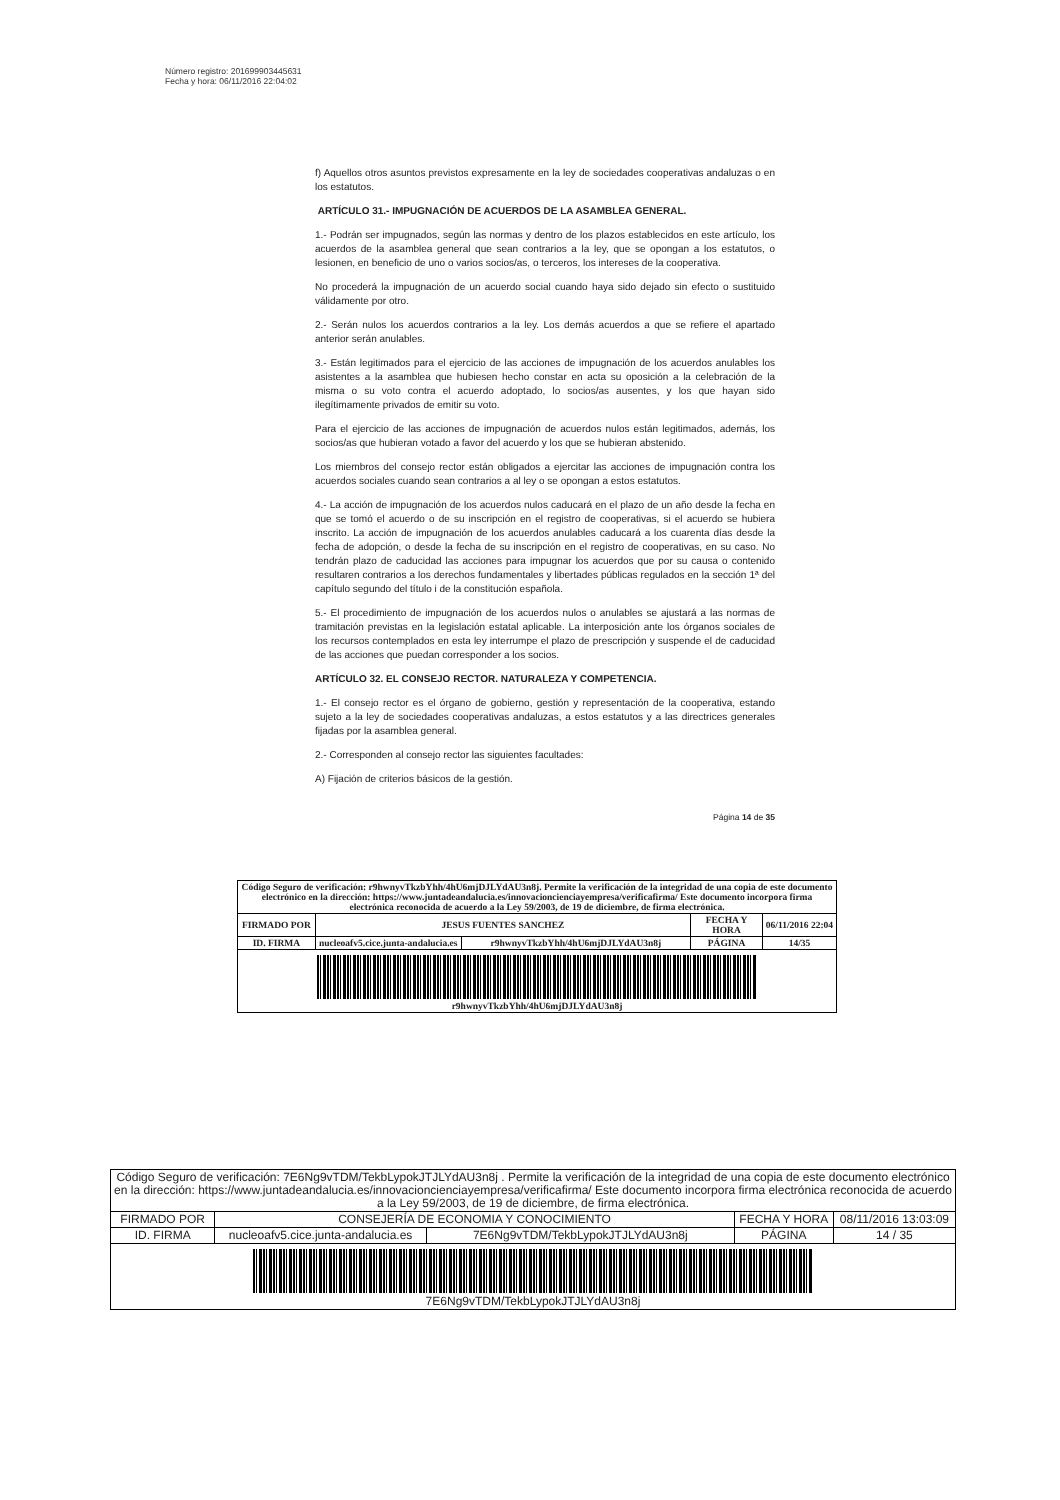Número registro: 201699903445631
Fecha y hora: 06/11/2016 22:04:02
f) Aquellos otros asuntos previstos expresamente en la ley de sociedades cooperativas andaluzas o en los estatutos.
ARTÍCULO 31.- IMPUGNACIÓN DE ACUERDOS DE LA ASAMBLEA GENERAL.
1.- Podrán ser impugnados, según las normas y dentro de los plazos establecidos en este artículo, los acuerdos de la asamblea general que sean contrarios a la ley, que se opongan a los estatutos, o lesionen, en beneficio de uno o varios socios/as, o terceros, los intereses de la cooperativa.
No procederá la impugnación de un acuerdo social cuando haya sido dejado sin efecto o sustituido válidamente por otro.
2.- Serán nulos los acuerdos contrarios a la ley. Los demás acuerdos a que se refiere el apartado anterior serán anulables.
3.- Están legitimados para el ejercicio de las acciones de impugnación de los acuerdos anulables los asistentes a la asamblea que hubiesen hecho constar en acta su oposición a la celebración de la misma o su voto contra el acuerdo adoptado, lo socios/as ausentes, y los que hayan sido ilegítimamente privados de emitir su voto.
Para el ejercicio de las acciones de impugnación de acuerdos nulos están legitimados, además, los socios/as que hubieran votado a favor del acuerdo y los que se hubieran abstenido.
Los miembros del consejo rector están obligados a ejercitar las acciones de impugnación contra los acuerdos sociales cuando sean contrarios a al ley o se opongan a estos estatutos.
4.- La acción de impugnación de los acuerdos nulos caducará en el plazo de un año desde la fecha en que se tomó el acuerdo o de su inscripción en el registro de cooperativas, si el acuerdo se hubiera inscrito. La acción de impugnación de los acuerdos anulables caducará a los cuarenta días desde la fecha de adopción, o desde la fecha de su inscripción en el registro de cooperativas, en su caso. No tendrán plazo de caducidad las acciones para impugnar los acuerdos que por su causa o contenido resultaren contrarios a los derechos fundamentales y libertades públicas regulados en la sección 1ª del capítulo segundo del título i de la constitución española.
5.- El procedimiento de impugnación de los acuerdos nulos o anulables se ajustará a las normas de tramitación previstas en la legislación estatal aplicable. La interposición ante los órganos sociales de los recursos contemplados en esta ley interrumpe el plazo de prescripción y suspende el de caducidad de las acciones que puedan corresponder a los socios.
ARTÍCULO 32. EL CONSEJO RECTOR. NATURALEZA Y COMPETENCIA.
1.- El consejo rector es el órgano de gobierno, gestión y representación de la cooperativa, estando sujeto a la ley de sociedades cooperativas andaluzas, a estos estatutos y a las directrices generales fijadas por la asamblea general.
2.- Corresponden al consejo rector las siguientes facultades:
A) Fijación de criterios básicos de la gestión.
Página 14 de 35
| Código Seguro de verificación: r9hwnyvTkzbYhh/4hU6mjDJLYdAU3n8j. Permite la verificación de la integridad de una copia de este documento electrónico en la dirección: https://www.juntadeandalucia.es/innovacioncienciayempresa/verificafirma/ Este documento incorpora firma electrónica reconocida de acuerdo a la Ley 59/2003, de 19 de diciembre, de firma electrónica. | | | | |
| FIRMADO POR | JESUS FUENTES SANCHEZ | | FECHA Y HORA | 06/11/2016 22:04 |
| ID. FIRMA | nucleoafv5.cice.junta-andalucia.es | r9hwnyvTkzbYhh/4hU6mjDJLYdAU3n8j | PÁGINA | 14/35 |
| r9hwnyvTkzbYhh/4hU6mjDJLYdAU3n8j | | | | |
| Código Seguro de verificación: 7E6Ng9vTDM/TekbLypokJTJLYdAU3n8j . Permite la verificación de la integridad de una copia de este documento electrónico en la dirección: https://www.juntadeandalucia.es/innovacioncienciayempresa/verificafirma/ Este documento incorpora firma electrónica reconocida de acuerdo a la Ley 59/2003, de 19 de diciembre, de firma electrónica. | | | | |
| FIRMADO POR | CONSEJERÍA DE ECONOMIA Y CONOCIMIENTO | | FECHA Y HORA | 08/11/2016 13:03:09 |
| ID. FIRMA | nucleoafv5.cice.junta-andalucia.es | 7E6Ng9vTDM/TekbLypokJTJLYdAU3n8j | PÁGINA | 14 / 35 |
| 7E6Ng9vTDM/TekbLypokJTJLYdAU3n8j | | | | |